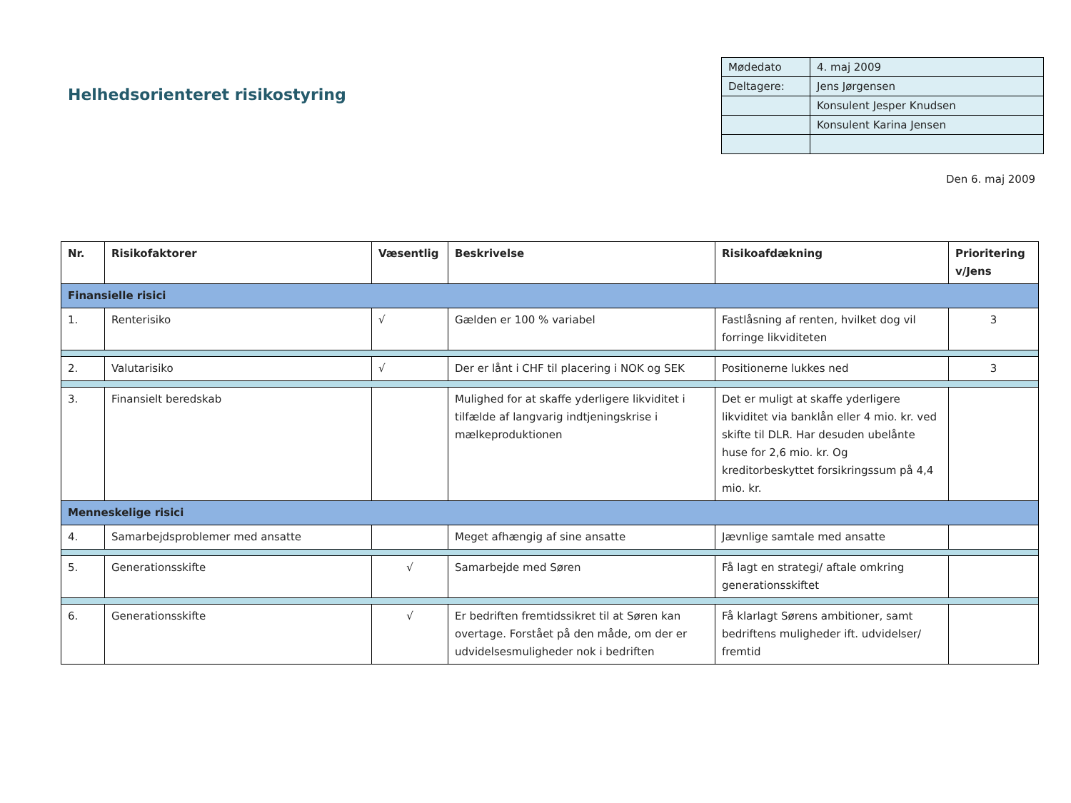Helhedsorienteret risikostyring
| Mødedato | 4. maj 2009 |
| Deltagere: | Jens Jørgensen |
| | Konsulent Jesper Knudsen |
| | Konsulent Karina Jensen |
Den 6. maj 2009
| Nr. | Risikofaktorer | Væsentlig | Beskrivelse | Risikoafdækning | Prioritering v/Jens |
| --- | --- | --- | --- | --- | --- |
| Finansielle risici | | | | | |
| 1. | Renterisiko | √ | Gælden er 100 % variabel | Fastlåsning af renten, hvilket dog vil forringe likviditeten | 3 |
| 2. | Valutarisiko | √ | Der er lånt i CHF til placering i NOK og SEK | Positionerne lukkes ned | 3 |
| 3. | Finansielt beredskab | | Mulighed for at skaffe yderligere likviditet i tilfælde af langvarig indtjeningskrise i mælkeproduktionen | Det er muligt at skaffe yderligere likviditet via banklån eller 4 mio. kr. ved skifte til DLR. Har desuden ubelånte huse for 2,6 mio. kr. Og kreditorbeskyttet forsikringssum på 4,4 mio. kr. | |
| Menneskelige risici | | | | | |
| 4. | Samarbejdsproblemer med ansatte | | Meget afhængig af sine ansatte | Jævnlige samtale med ansatte | |
| 5. | Generationsskifte | √ | Samarbejde med Søren | Få lagt en strategi/ aftale omkring generationsskiftet | |
| 6. | Generationsskifte | √ | Er bedriften fremtidssikret til at Søren kan overtage. Forstået på den måde, om der er udvidelsesmuligheder nok i bedriften | Få klarlagt Sørens ambitioner, samt bedriftens muligheder ift. udvidelser/ fremtid | |